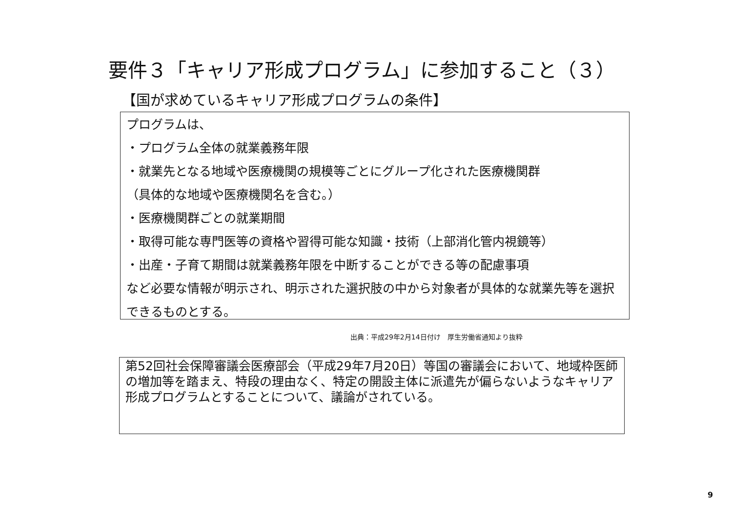要件３「キャリア形成プログラム」に参加すること（３）
【国が求めているキャリア形成プログラムの条件】
プログラムは、
・プログラム全体の就業義務年限
・就業先となる地域や医療機関の規模等ごとにグループ化された医療機関群
（具体的な地域や医療機関名を含む。）
・医療機関群ごとの就業期間
・取得可能な専門医等の資格や習得可能な知識・技術（上部消化管内視鏡等）
・出産・子育て期間は就業義務年限を中断することができる等の配慮事項
など必要な情報が明示され、明示された選択肢の中から対象者が具体的な就業先等を選択できるものとする。
出典：平成29年2月14日付け　厚生労働省通知より抜粋
第52回社会保障審議会医療部会（平成29年7月20日）等国の審議会において、地域枠医師の増加等を踏まえ、特段の理由なく、特定の開設主体に派遣先が偏らないようなキャリア形成プログラムとすることについて、議論がされている。
9